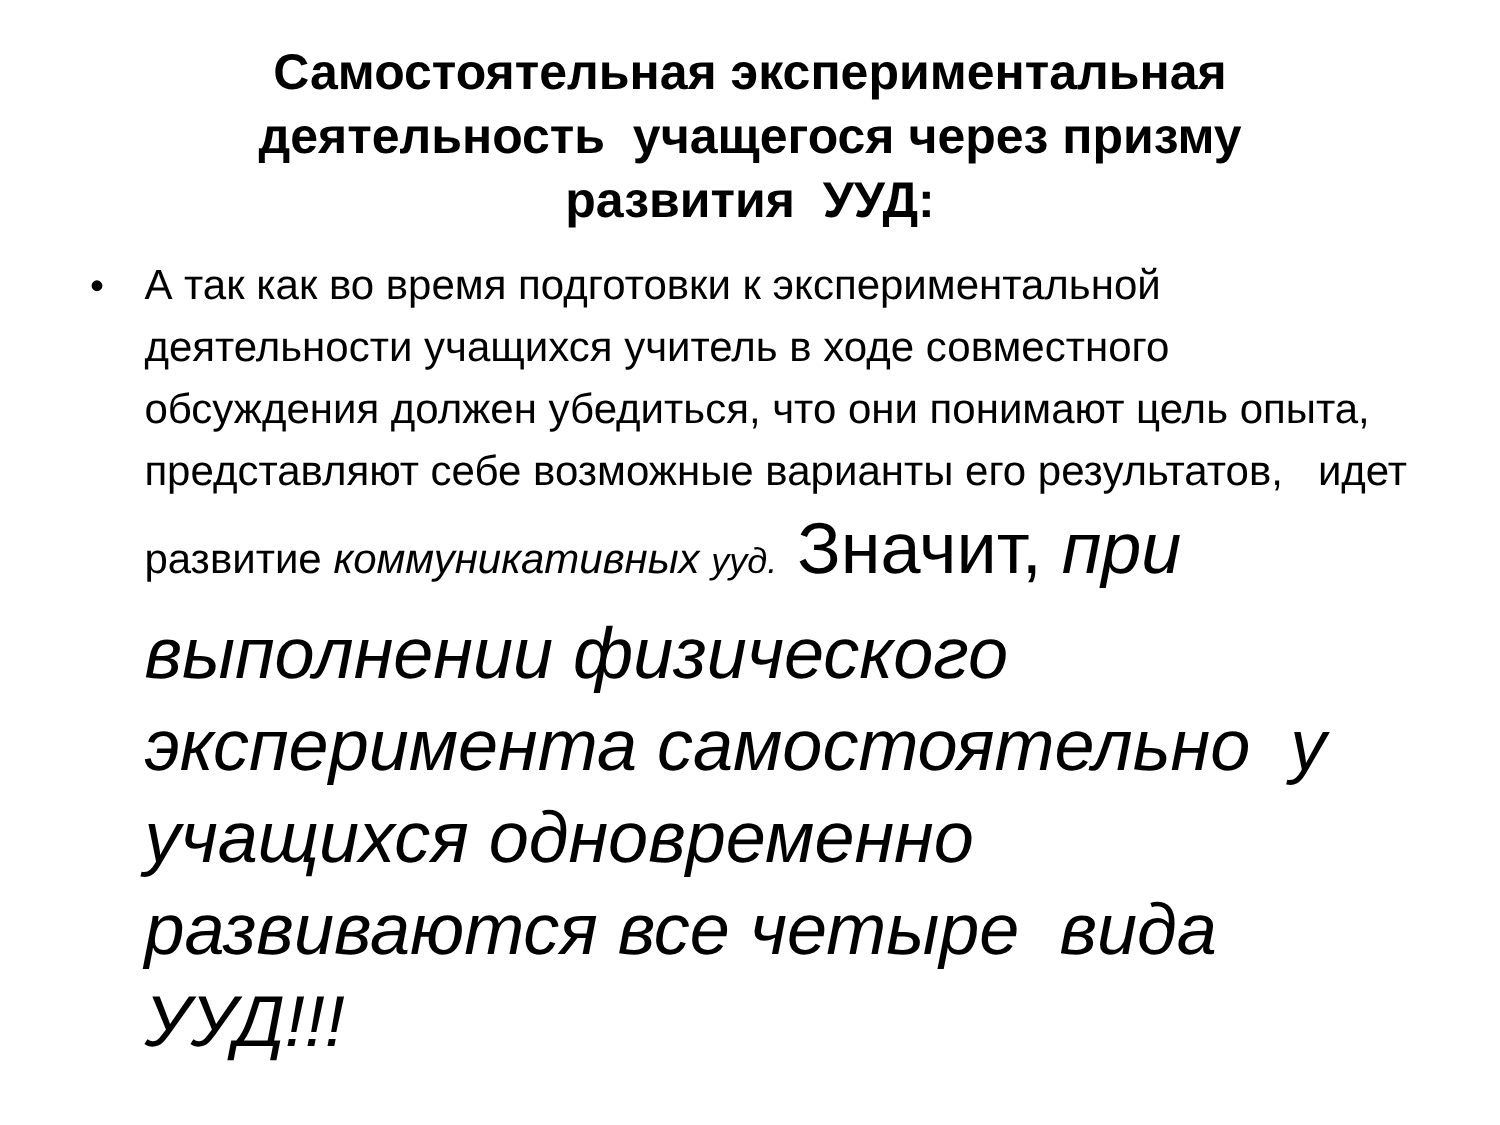Самостоятельная экспериментальная
деятельность учащегося через призму
развития УУД:
• А так как во время подготовки к экспериментальной деятельности учащихся учитель в ходе совместного обсуждения должен убедиться, что они понимают цель опыта, представляют себе возможные варианты его результатов, идет развитие коммуникативных ууд. Значит, при выполнении физического эксперимента самостоятельно у учащихся одновременно развиваются все четыре вида УУД!!!